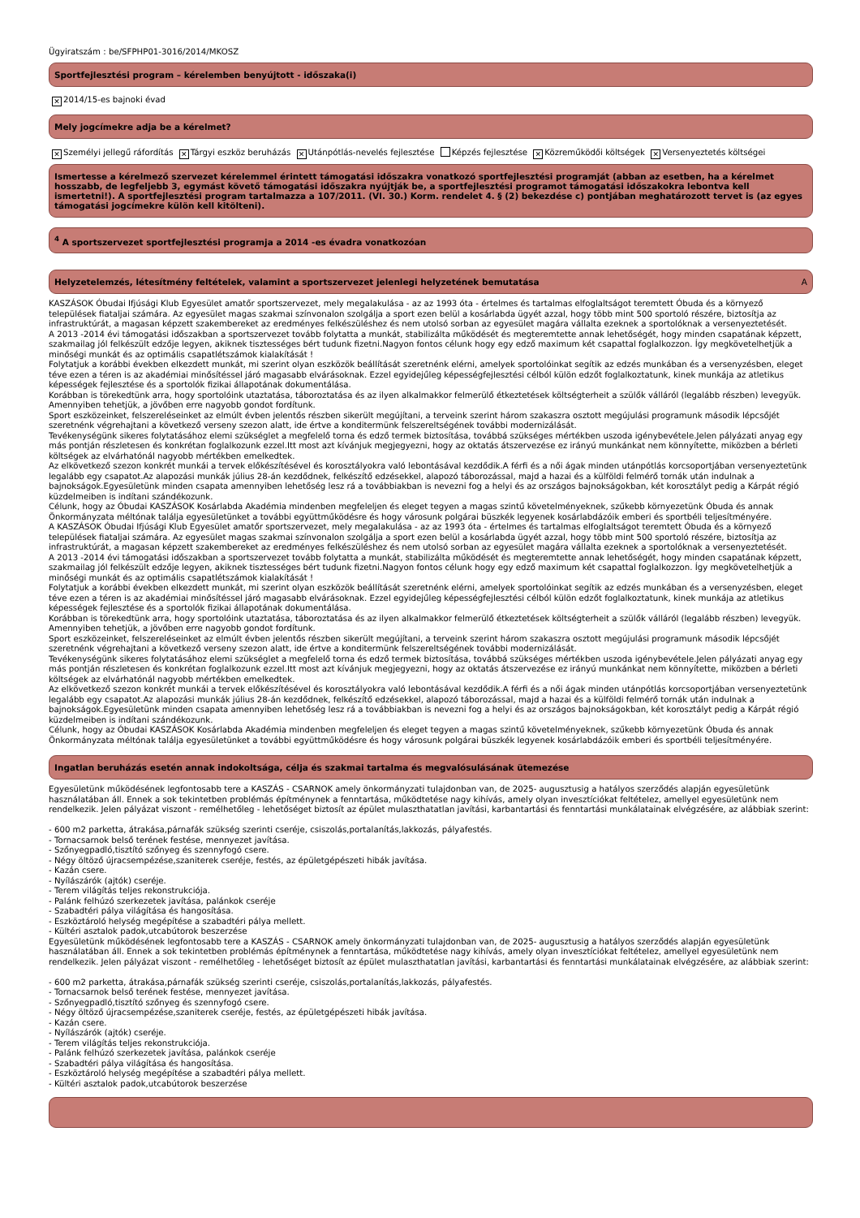Ügyiratszám : be/SFPHP01-3016/2014/MKOSZ
Sportfejlesztési program – kérelemben benyújtott - időszaka(i)
✕ 2014/15-es bajnoki évad
Mely jogcímekre adja be a kérelmet?
✕ Személyi jellegű ráfordítás ✕ Tárgyi eszköz beruházás ✕ Utánpótlás-nevelés fejlesztése Képzés fejlesztése ✕ Közreműködői költségek ✕ Versenyeztetés költségei
Ismertesse a kérelmező szervezet kérelemmel érintett támogatási időszakra vonatkozó sportfejlesztési programját (abban az esetben, ha a kérelmet hosszabb, de legfeljebb 3, egymást követő támogatási időszakra nyújtják be, a sportfejlesztési programot támogatási időszakokra lebontva kell ismertetni!). A sportfejlesztési program tartalmazza a 107/2011. (VI. 30.) Korm. rendelet 4. § (2) bekezdése c) pontjában meghatározott tervet is (az egyes támogatási jogcímekre külön kell kitölteni).
<sup>4</sup> A sportszervezet sportfejlesztési programja a 2014 -es évadra vonatkozóan
Helyzetelemzés, létesítmény feltételek, valamint a sportszervezet jelenlegi helyzetének bemutatása A
KASZÁSOK Óbudai Ifjúsági Klub Egyesület amatőr sportszervezet, mely megalakulása - az az 1993 óta - értelmes és tartalmas elfoglaltságot teremtett Óbuda és a környező települések fiataljai számára. Az egyesület magas szakmai színvonalon szolgálja a sport ezen belül a kosárlabda ügyét azzal, hogy több mint 500 sportoló részére, biztosítja az infrastruktúrát, a magasan képzett szakembereket az eredményes felkészüléshez és nem utolsó sorban az egyesület magára vállalta ezeknek a sportolóknak a versenyeztetését.
A 2013 -2014 évi támogatási időszakban a sportszervezet tovább folytatta a munkát, stabilizálta működését és megteremtette annak lehetőségét, hogy minden csapatának képzett, szakmailag jól felkészült edzője legyen, akiknek tisztességes bért tudunk fizetni.Nagyon fontos célunk hogy egy edző maximum két csapattal foglalkozzon. Így megkövetelhetjük a minőségi munkát és az optimális csapatlétszámok kialakítását !
Folytatjuk a korábbi években elkezdett munkát, mi szerint olyan eszközök beállítását szeretnénk elérni, amelyek sportolóinkat segítik az edzés munkában és a versenyzésben, eleget téve ezen a téren is az akadémiai minősítéssel járó magasabb elvárásoknak. Ezzel egyidejűleg képességfejlesztési célból külön edzőt foglalkoztatunk, kinek munkája az atletikus képességek fejlesztése és a sportolók fizikai állapotának dokumentálása.
Korábban is törekedtünk arra, hogy sportolóink utaztatása, táboroztatása és az ilyen alkalmakkor felmerülő étkeztetések költségterheit a szülők válláról (legalább részben) levegyük. Amennyiben tehetjük, a jövőben erre nagyobb gondot fordítunk.
Sport eszközeinket, felszereléseinket az elmúlt évben jelentős részben sikerült megújítani, a terveink szerint három szakaszra osztott megújulási programunk második lépcsőjét szeretnénk végrehajtani a következő verseny szezon alatt, ide értve a konditermünk felszereltségének további modernizálását.
Tevékenységünk sikeres folytatásához elemi szükséglet a megfelelő torna és edző termek biztosítása, továbbá szükséges mértékben uszoda igénybevétele.Jelen pályázati anyag egy más pontján részletesen és konkrétan foglalkozunk ezzel.Itt most azt kívánjuk megjegyezni, hogy az oktatás átszervezése ez irányú munkánkat nem könnyítette, miközben a bérleti költségek az elvárhatónál nagyobb mértékben emelkedtek.
Az elkövetkező szezon konkrét munkái a tervek előkészítésével és korosztályokra való lebontásával kezdődik.A férfi és a női ágak minden utánpótlás korcsoportjában versenyeztetünk legalább egy csapatot.Az alapozási munkák július 28-án kezdődnek, felkészítő edzésekkel, alapozó táborozással, majd a hazai és a külföldi felmérő tornák után indulnak a bajnokságok.Egyesületünk minden csapata amennyiben lehetőség lesz rá a továbbiakban is nevezni fog a helyi és az országos bajnokságokban, két korosztályt pedig a Kárpát régió küzdelmeiben is indítani szándékozunk.
Célunk, hogy az Óbudai KASZÁSOK Kosárlabda Akadémia mindenben megfeleljen és eleget tegyen a magas szintű követelményeknek, szűkebb környezetünk Óbuda és annak Önkormányzata méltónak találja egyesületünket a további együttműködésre és hogy városunk polgárai büszkék legyenek kosárlabdázóik emberi és sportbéli teljesítményére.
A KASZÁSOK Óbudai Ifjúsági Klub Egyesület amatőr sportszervezet, mely megalakulása - az az 1993 óta - értelmes és tartalmas elfoglaltságot teremtett Óbuda és a környező települések fiataljai számára. Az egyesület magas szakmai színvonalon szolgálja a sport ezen belül a kosárlabda ügyét azzal, hogy több mint 500 sportoló részére, biztosítja az infrastruktúrát, a magasan képzett szakembereket az eredményes felkészüléshez és nem utolsó sorban az egyesület magára vállalta ezeknek a sportolóknak a versenyeztetését.
A 2013 -2014 évi támogatási időszakban a sportszervezet tovább folytatta a munkát, stabilizálta működését és megteremtette annak lehetőségét, hogy minden csapatának képzett, szakmailag jól felkészült edzője legyen, akiknek tisztességes bért tudunk fizetni.Nagyon fontos célunk hogy egy edző maximum két csapattal foglalkozzon. Így megkövetelhetjük a minőségi munkát és az optimális csapatlétszámok kialakítását !
Folytatjuk a korábbi években elkezdett munkát, mi szerint olyan eszközök beállítását szeretnénk elérni, amelyek sportolóinkat segítik az edzés munkában és a versenyzésben, eleget téve ezen a téren is az akadémiai minősítéssel járó magasabb elvárásoknak. Ezzel egyidejűleg képességfejlesztési célból külön edzőt foglalkoztatunk, kinek munkája az atletikus képességek fejlesztése és a sportolók fizikai állapotának dokumentálása.
Korábban is törekedtünk arra, hogy sportolóink utaztatása, táboroztatása és az ilyen alkalmakkor felmerülő étkeztetések költségterheit a szülők válláról (legalább részben) levegyük. Amennyiben tehetjük, a jövőben erre nagyobb gondot fordítunk.
Sport eszközeinket, felszereléseinket az elmúlt évben jelentős részben sikerült megújítani, a terveink szerint három szakaszra osztott megújulási programunk második lépcsőjét szeretnénk végrehajtani a következő verseny szezon alatt, ide értve a konditermünk felszereltségének további modernizálását.
Tevékenységünk sikeres folytatásához elemi szükséglet a megfelelő torna és edző termek biztosítása, továbbá szükséges mértékben uszoda igénybevétele.Jelen pályázati anyag egy más pontján részletesen és konkrétan foglalkozunk ezzel.Itt most azt kívánjuk megjegyezni, hogy az oktatás átszervezése ez irányú munkánkat nem könnyítette, miközben a bérleti költségek az elvárhatónál nagyobb mértékben emelkedtek.
Az elkövetkező szezon konkrét munkái a tervek előkészítésével és korosztályokra való lebontásával kezdődik.A férfi és a női ágak minden utánpótlás korcsoportjában versenyeztetünk legalább egy csapatot.Az alapozási munkák július 28-án kezdődnek, felkészítő edzésekkel, alapozó táborozással, majd a hazai és a külföldi felmérő tornák után indulnak a bajnokságok.Egyesületünk minden csapata amennyiben lehetőség lesz rá a továbbiakban is nevezni fog a helyi és az országos bajnokságokban, két korosztályt pedig a Kárpát régió küzdelmeiben is indítani szándékozunk.
Célunk, hogy az Óbudai KASZÁSOK Kosárlabda Akadémia mindenben megfeleljen és eleget tegyen a magas szintű követelményeknek, szűkebb környezetünk Óbuda és annak Önkormányzata méltónak találja egyesületünket a további együttműködésre és hogy városunk polgárai büszkék legyenek kosárlabdázóik emberi és sportbéli teljesítményére.
Ingatlan beruházás esetén annak indokoltsága, célja és szakmai tartalma és megvalósulásának ütemezése
Egyesületünk működésének legfontosabb tere a KASZÁS - CSARNOK amely önkormányzati tulajdonban van, de 2025- augusztusig a hatályos szerződés alapján egyesületünk használatában áll. Ennek a sok tekintetben problémás építménynek a fenntartása, működtetése nagy kihívás, amely olyan invesztíciókat feltételez, amellyel egyesületünk nem rendelkezik. Jelen pályázat viszont - remélhetőleg - lehetőséget biztosít az épület mulaszthatatlan javítási, karbantartási és fenntartási munkálatainak elvégzésére, az alábbiak szerint:
- 600 m2 parketta, átrakása,párnafák szükség szerinti cseréje, csiszolás,portalanítás,lakkozás, pályafestés.
- Tornacsarnok belső terének festése, mennyezet javítása.
- Szőnyegpadló,tisztító szőnyeg és szennyfogó csere.
- Négy öltöző újracsempézése,szaniterek cseréje, festés, az épületgépészeti hibák javítása.
- Kazán csere.
- Nyílászárók (ajtók) cseréje.
- Terem világítás teljes rekonstrukciója.
- Palánk felhúzó szerkezetek javítása, palánkok cseréje
- Szabadtéri pálya világítása és hangosítása.
- Eszköztároló helység megépítése a szabadtéri pálya mellett.
- Kültéri asztalok padok,utcabútorok beszerzése
Egyesületünk működésének legfontosabb tere a KASZÁS - CSARNOK amely önkormányzati tulajdonban van, de 2025- augusztusig a hatályos szerződés alapján egyesületünk használatában áll. Ennek a sok tekintetben problémás építménynek a fenntartása, működtetése nagy kihívás, amely olyan invesztíciókat feltételez, amellyel egyesületünk nem rendelkezik. Jelen pályázat viszont - remélhetőleg - lehetőséget biztosít az épület mulaszthatatlan javítási, karbantartási és fenntartási munkálatainak elvégzésére, az alábbiak szerint:
- 600 m2 parketta, átrakása,párnafák szükség szerinti cseréje, csiszolás,portalanítás,lakkozás, pályafestés.
- Tornacsarnok belső terének festése, mennyezet javítása.
- Szőnyegpadló,tisztító szőnyeg és szennyfogó csere.
- Négy öltöző újracsempézése,szaniterek cseréje, festés, az épületgépészeti hibák javítása.
- Kazán csere.
- Nyílászárók (ajtók) cseréje.
- Terem világítás teljes rekonstrukciója.
- Palánk felhúzó szerkezetek javítása, palánkok cseréje
- Szabadtéri pálya világítása és hangosítása.
- Eszköztároló helység megépítése a szabadtéri pálya mellett.
- Kültéri asztalok padok,utcabútorok beszerzése